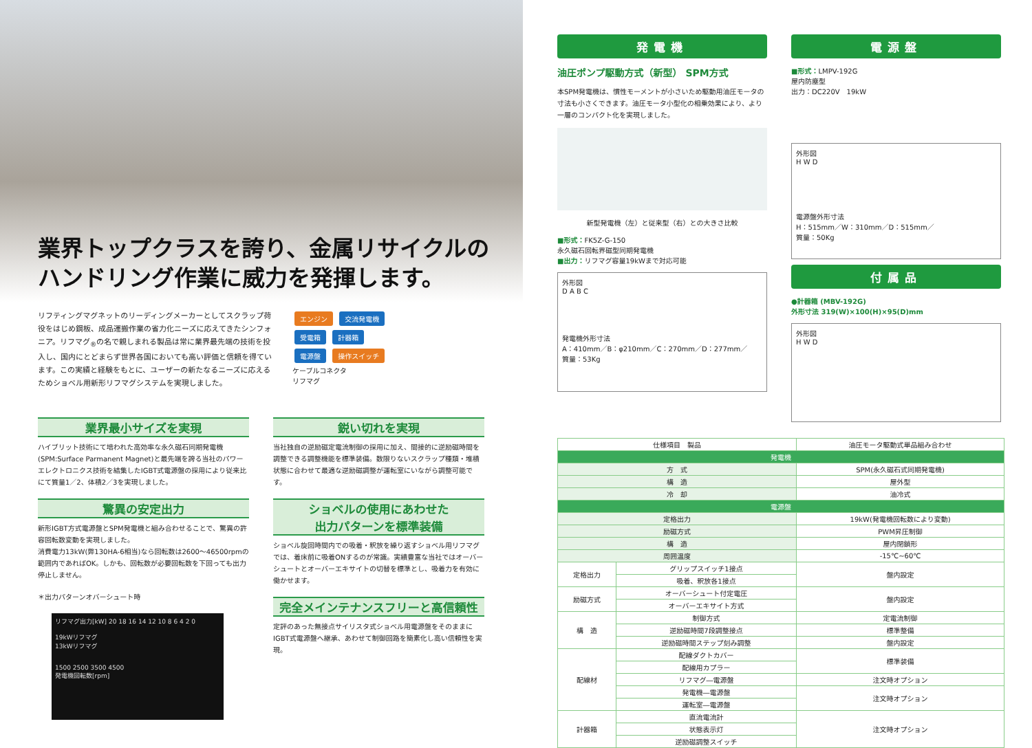業界トップクラスを誇り、金属リサイクルの
ハンドリング作業に威力を発揮します。
リフティングマグネットのリーディングメーカーとしてスクラップ荷役をはじめ鋼板、成品運搬作業の省力化ニーズに応えてきたシンフォニア。リフマグ<sub>®</sub>の名で親しまれる製品は常に業界最先端の技術を投入し、国内にとどまらず世界各国においても高い評価と信頼を得ています。この実績と経験をもとに、ユーザーの新たなるニーズに応えるためショベル用新形リフマグシステムを実現しました。
エンジン 交流発電機
受電箱 計器箱
電源盤 操作スイッチ
ケーブルコネクタ
リフマグ
業界最小サイズを実現
ハイブリット技術にて培われた高効率な永久磁石同期発電機(SPM:Surface Parmanent Magnet)と最先端を誇る当社のパワーエレクトロニクス技術を結集したIGBT式電源盤の採用により従来比にて質量1／2、体積2／3を実現しました。
驚異の安定出力
新形IGBT方式電源盤とSPM発電機と組み合わせることで、驚異の許容回転数変動を実現しました。
消費電力13kW(弊130HA-6相当)なら回転数は2600～46500rpmの範囲内であればOK。しかも、回転数が必要回転数を下回っても出力停止しません。
＊出力パターンオバーシュート時
リフマグ出力[kW] 20 18 16 14 12 10 8 6 4 2 0
19kWリフマグ
13kWリフマグ
1500 2500 3500 4500
発電機回転数[rpm]
鋭い切れを実現
当社独自の逆励磁定電流制御の採用に加え、間接的に逆励磁時間を調整できる調整機能を標準装備。数限りないスクラップ種類・堆積状態に合わせて最適な逆励磁調整が運転室にいながら調整可能です。
ショベルの使用にあわせた
出力パターンを標準装備
ショベル旋回時間内での吸着・釈放を繰り返すショベル用リフマグでは、着床前に吸着ONするのが常識。実績豊富な当社ではオーバーシュートとオーバーエキサイトの切替を標準とし、吸着力を有効に働かせます。
完全メインテナンスフリーと高信頼性
定評のあった無接点サイリスタ式ショベル用電源盤をそのままにIGBT式電源盤へ継承、あわせて制御回路を簡素化し高い信頼性を実現。
発電機
油圧ポンプ駆動方式（新型） SPM方式
本SPM発電機は、慣性モーメントが小さいため駆動用油圧モータの寸法も小さくできます。油圧モータ小型化の相乗効果により、より一層のコンパクト化を実現しました。
新型発電機（左）と従来型（右）との大きさ比較
■形式：FK5Z-G-150
永久磁石回転界磁型同期発電機
■出力：リフマグ容量19kWまで対応可能
外形図
D A B C
発電機外形寸法
A：410mm／B：φ210mm／C：270mm／D：277mm／
質量：53Kg
電源盤
■形式：LMPV-192G
屋内防塵型
出力：DC220V　19kW
外形図
H W D
電源盤外形寸法
H：515mm／W：310mm／D：515mm／
質量：50Kg
付属品
●計器箱 (MBV-192G)
外形寸法 319(W)×100(H)×95(D)mm
外形図
H W D
| 仕様項目 製品 | | 油圧モータ駆動式単品組み合わせ |
| --- | --- | --- |
| 発電機 | | |
| 方 式 | | SPM(永久磁石式同期発電機) |
| 構 造 | | 屋外型 |
| 冷 却 | | 油冷式 |
| 電源盤 | | |
| 定格出力 | | 19kW(発電機回転数により変動) |
| 励磁方式 | | PWM昇圧制御 |
| 構 造 | | 屋内閉鎖形 |
| 周囲温度 | | -15℃~60℃ |
| 定格出力 | グリップスイッチ1接点 | 盤内設定 |
| | 吸着、釈放各1接点 | |
| 励磁方式 | オーバーシュート付定電圧 | 盤内設定 |
| | オーバーエキサイト方式 | |
| 構 造 | 制御方式 | 定電流制御 |
| | 逆励磁時間7段調整接点 | 標準整備 |
| | 逆励磁時間ステップ刻み調整 | 盤内設定 |
| 配線材 | 配線ダクトカバー | 標準装備 |
| | 配線用カプラー | |
| | リフマグ―電源盤 | 注文時オプション |
| | 発電機―電源盤 | 注文時オプション |
| | 運転室―電源盤 | |
| 計器箱 | 直流電流計 | 注文時オプション |
| | 状態表示灯 | |
| | 逆励磁調整スイッチ | |